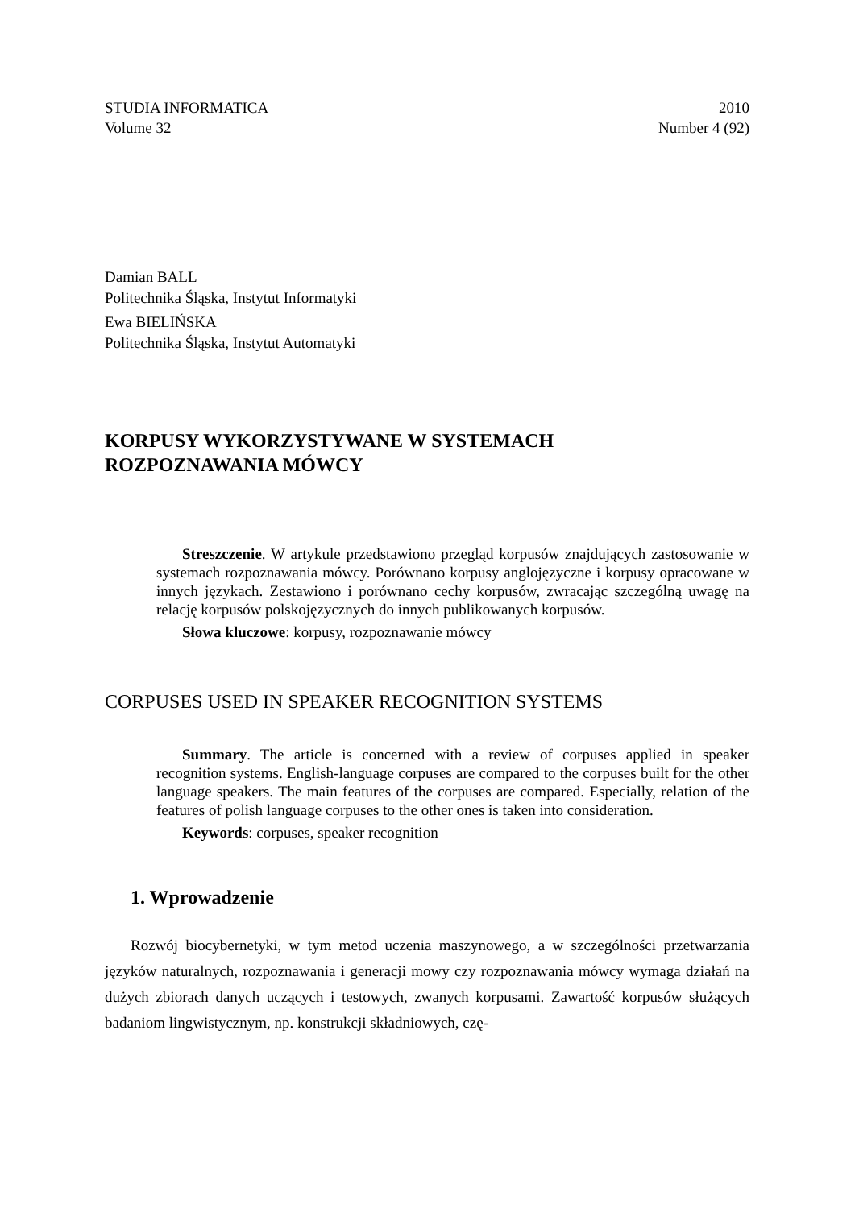STUDIA INFORMATICA 2010
Volume 32 Number 4 (92)
Damian BALL
Politechnika Śląska, Instytut Informatyki
Ewa BIELIŃSKA
Politechnika Śląska, Instytut Automatyki
KORPUSY WYKORZYSTYWANE W SYSTEMACH
ROZPOZNAWANIA MÓWCY
Streszczenie. W artykule przedstawiono przegląd korpusów znajdujących zastosowanie w systemach rozpoznawania mówcy. Porównano korpusy anglojęzyczne i korpusy opracowane w innych językach. Zestawiono i porównano cechy korpusów, zwracając szczególną uwagę na relację korpusów polskojęzycznych do innych publikowanych korpusów.
Słowa kluczowe: korpusy, rozpoznawanie mówcy
CORPUSES USED IN SPEAKER RECOGNITION SYSTEMS
Summary. The article is concerned with a review of corpuses applied in speaker recognition systems. English-language corpuses are compared to the corpuses built for the other language speakers. The main features of the corpuses are compared. Especially, relation of the features of polish language corpuses to the other ones is taken into consideration.
Keywords: corpuses, speaker recognition
1. Wprowadzenie
Rozwój biocybernetyki, w tym metod uczenia maszynowego, a w szczególności przetwarzania języków naturalnych, rozpoznawania i generacji mowy czy rozpoznawania mówcy wymaga działań na dużych zbiorach danych uczących i testowych, zwanych korpusami. Zawartość korpusów służących badaniom lingwistycznym, np. konstrukcji składniowych, czę-